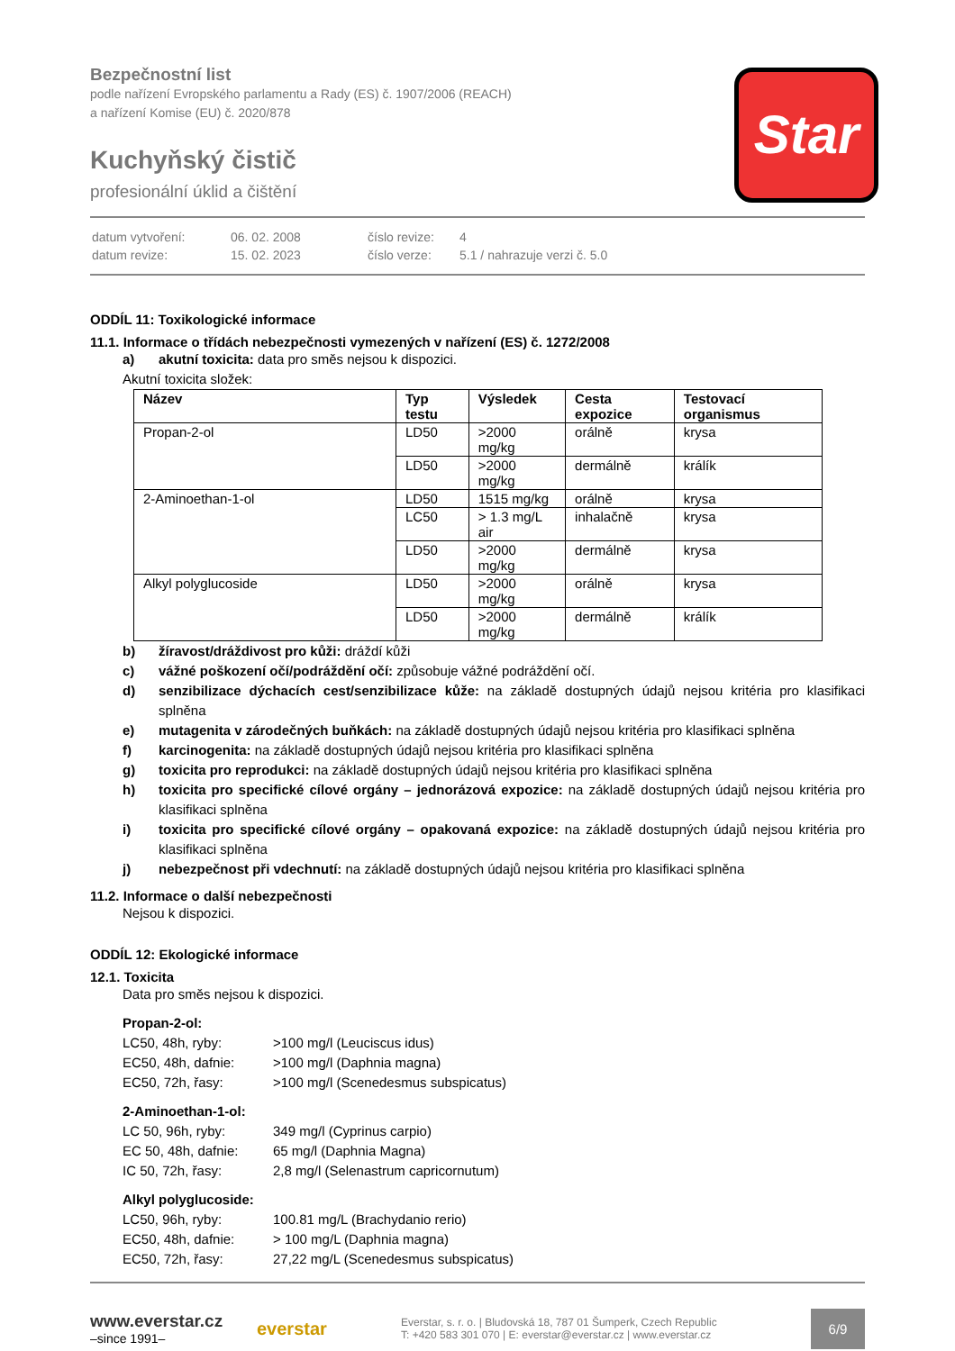Star
Bezpečnostní list
podle nařízení Evropského parlamentu a Rady (ES) č. 1907/2006 (REACH)
a nařízení Komise (EU) č. 2020/878
Kuchyňský čistič
profesionální úklid a čištění
| datum vytvoření: | 06. 02. 2008 | číslo revize: | 4 |
| datum revize: | 15. 02. 2023 | číslo verze: | 5.1 / nahrazuje verzi č. 5.0 |
ODDÍL 11: Toxikologické informace
11.1. Informace o třídách nebezpečnosti vymezených v nařízení (ES) č. 1272/2008
a) akutní toxicita: data pro směs nejsou k dispozici.
Akutní toxicita složek:
| Název | Typ testu | Výsledek | Cesta expozice | Testovací organismus |
| --- | --- | --- | --- | --- |
| Propan-2-ol | LD50 | >2000 mg/kg | orálně | krysa |
| | LD50 | >2000 mg/kg | dermálně | králík |
| 2-Aminoethan-1-ol | LD50 | 1515 mg/kg | orálně | krysa |
| | LC50 | > 1.3 mg/L air | inhalačně | krysa |
| | LD50 | >2000 mg/kg | dermálně | krysa |
| Alkyl polyglucoside | LD50 | >2000 mg/kg | orálně | krysa |
| | LD50 | >2000 mg/kg | dermálně | králík |
b) žíravost/dráždivost pro kůži: dráždí kůži
c) vážné poškození očí/podráždění očí: způsobuje vážné podráždění očí.
d) senzibilizace dýchacích cest/senzibilizace kůže: na základě dostupných údajů nejsou kritéria pro klasifikaci splněna
e) mutagenita v zárodečných buňkách: na základě dostupných údajů nejsou kritéria pro klasifikaci splněna
f) karcinogenita: na základě dostupných údajů nejsou kritéria pro klasifikaci splněna
g) toxicita pro reprodukci: na základě dostupných údajů nejsou kritéria pro klasifikaci splněna
h) toxicita pro specifické cílové orgány – jednorázová expozice: na základě dostupných údajů nejsou kritéria pro klasifikaci splněna
i) toxicita pro specifické cílové orgány – opakovaná expozice: na základě dostupných údajů nejsou kritéria pro klasifikaci splněna
j) nebezpečnost při vdechnutí: na základě dostupných údajů nejsou kritéria pro klasifikaci splněna
11.2. Informace o další nebezpečnosti
Nejsou k dispozici.
ODDÍL 12: Ekologické informace
12.1. Toxicita
Data pro směs nejsou k dispozici.
Propan-2-ol:
LC50, 48h, ryby: >100 mg/l (Leuciscus idus) EC50, 48h, dafnie: >100 mg/l (Daphnia magna) EC50, 72h, řasy: >100 mg/l (Scenedesmus subspicatus)
2-Aminoethan-1-ol:
LC 50, 96h, ryby: 349 mg/l (Cyprinus carpio) EC 50, 48h, dafnie: 65 mg/l (Daphnia Magna) IC 50, 72h, řasy: 2,8 mg/l (Selenastrum capricornutum)
Alkyl polyglucoside:
LC50, 96h, ryby: 100.81 mg/L (Brachydanio rerio) EC50, 48h, dafnie: > 100 mg/L (Daphnia magna) EC50, 72h, řasy: 27,22 mg/L (Scenedesmus subspicatus)
www.everstar.cz
–since 1991–
everstar
Everstar, s. r. o. | Bludovská 18, 787 01 Šumperk, Czech Republic
T: +420 583 301 070 | E: everstar@everstar.cz | www.everstar.cz
6/9